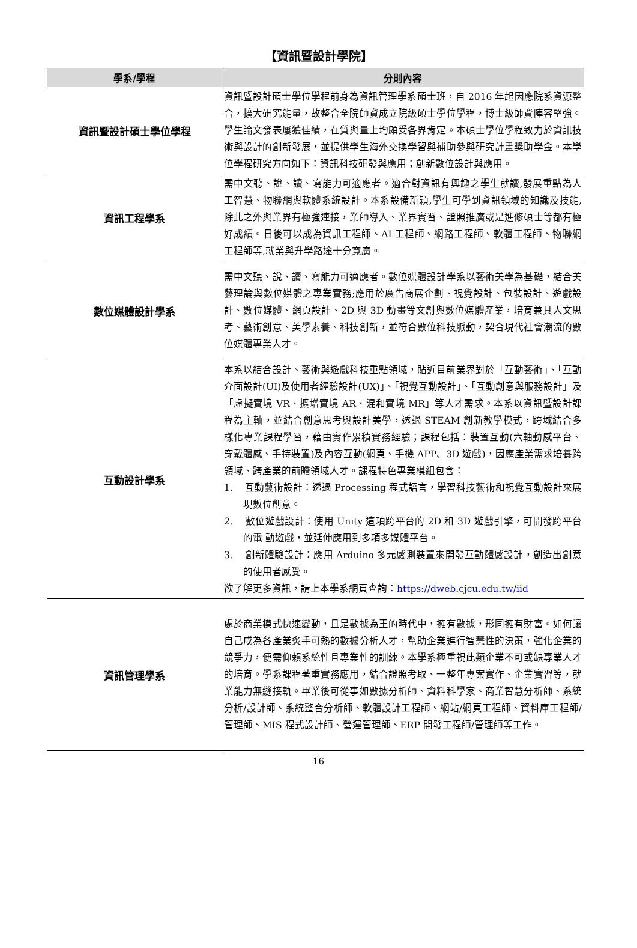【資訊暨設計學院】
| 學系/學程 | 分則內容 |
| --- | --- |
| 資訊暨設計碩士學位學程 | 資訊暨設計碩士學位學程前身為資訊管理學系碩士班，自 2016 年起因應院系資源整合，擴大研究能量，故整合全院師資成立院級碩士學位學程，博士級師資陣容堅強。學生論文發表屢獲佳績，在質與量上均頗受各界肯定。本碩士學位學程致力於資訊技術與設計的創新發展，並提供學生海外交換學習與補助參與研究計畫獎助學金。本學位學程研究方向如下：資訊科技研發與應用；創新數位設計與應用。 |
| 資訊工程學系 | 需中文聽、說、讀、寫能力可適應者。適合對資訊有興趣之學生就讀,發展重點為人工智慧、物聯網與軟體系統設計。本系設備新穎,學生可學到資訊領域的知識及技能,除此之外與業界有極強連接，業師導入、業界實習、證照推廣或是進修碩士等都有極好成績。日後可以成為資訊工程師、AI 工程師、網路工程師、軟體工程師、物聯網工程師等,就業與升學路途十分寬廣。 |
| 數位媒體設計學系 | 需中文聽、說、讀、寫能力可適應者。數位媒體設計學系以藝術美學為基礎，結合美藝理論與數位媒體之專業實務;應用於廣告商展企劃、視覺設計、包裝設計、遊戲設計、數位媒體、網頁設計、2D 與 3D 動畫等文創與數位媒體產業，培育兼具人文思考、藝術創意、美學素養、科技創新，並符合數位科技脈動，契合現代社會潮流的數位媒體專業人才。 |
| 互動設計學系 | 本系以結合設計、藝術與遊戲科技重點領域，貼近目前業界對於「互動藝術」、「互動介面設計(UI)及使用者經驗設計(UX)」、「視覺互動設計」、「互動創意與服務設計」及「虛擬實境 VR、擴增實境 AR、混和實境 MR」等人才需求。本系以資訊暨設計課程為主軸，並結合創意思考與設計美學，透過 STEAM 創新教學模式，跨域結合多樣化專業課程學習，藉由實作累積實務經驗；課程包括：裝置互動(六軸動感平台、穿戴體感、手持裝置)及內容互動(網頁、手機 APP、3D 遊戲)，因應產業需求培養跨領域、跨產業的前瞻領域人才。課程特色專業模組包含： 1. 互動藝術設計：透過 Processing 程式語言，學習科技藝術和視覺互動設計來展現數位創意。 2. 數位遊戲設計：使用 Unity 這項跨平台的 2D 和 3D 遊戲引擎，可開發跨平台的電 動遊戲，並延伸應用到多項多媒體平台。 3. 創新體驗設計：應用 Arduino 多元感測裝置來開發互動體感設計，創造出創意 的使用者感受。 欲了解更多資訊，請上本學系網頁查詢： https://dweb.cjcu.edu.tw/iid |
| 資訊管理學系 | 處於商業模式快速變動，且是數據為王的時代中，擁有數據，形同擁有財富。如何讓自己成為各產業炙手可熱的數據分析人才，幫助企業進行智慧性的決策，強化企業的競爭力，便需仰賴系統性且專業性的訓練。本學系極重視此類企業不可或缺專業人才的培育。學系課程著重實務應用，結合證照考取、一整年專案實作、企業實習等，就業能力無縫接軌。畢業後可從事如數據分析師、資料科學家、商業智慧分析師、系統分析/設計師、系統整合分析師、軟體設計工程師、網站/網頁工程師、資料庫工程師/管理師、MIS 程式設計師、營運管理師、ERP 開發工程師/管理師等工作。 |
16